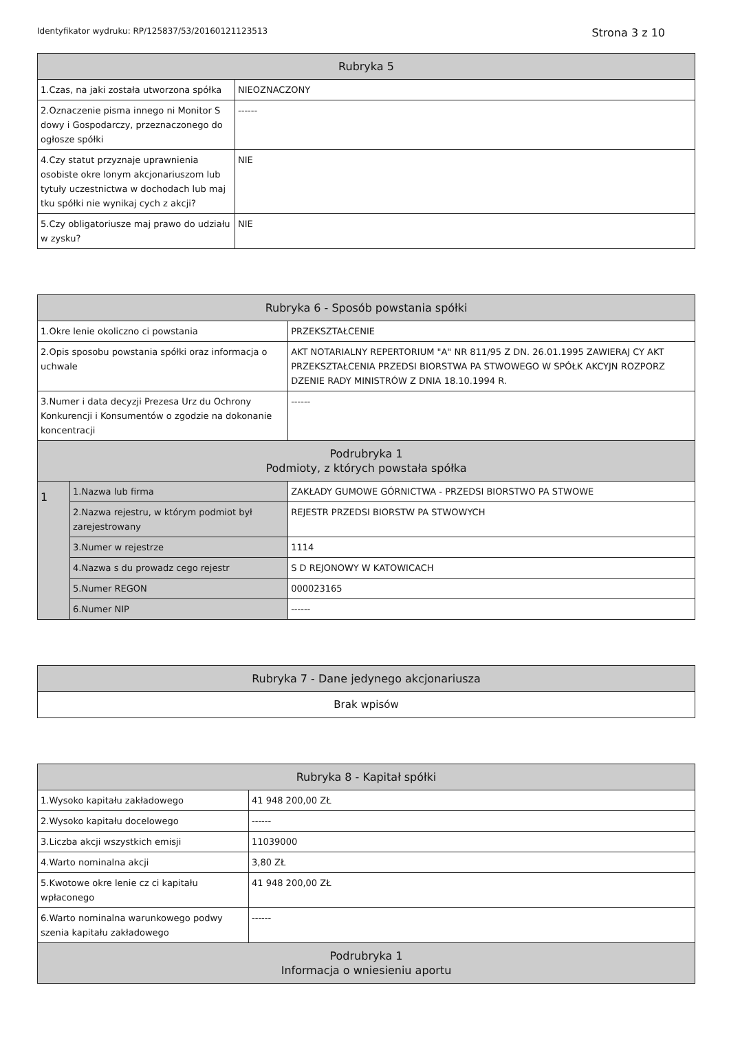Identyfikator wydruku: RP/125837/53/20160121123513 Strona 3 z 10
| Rubryka 5 | |
| --- | --- |
| 1.Czas, na jaki została utworzona spółka | NIEOZNACZONY |
| 2.Oznaczenie pisma innego ni Monitor S dowy i Gospodarczy, przeznaczonego do ogłosze spółki | ------ |
| 4.Czy statut przyznaje uprawnienia osobiste okre lonym akcjonariuszom lub tytuły uczestnictwa w dochodach lub maj tku spółki nie wynikaj cych z akcji? | NIE |
| 5.Czy obligatoriusze maj prawo do udziału w zysku? | NIE |
| Rubryka 6 - Sposób powstania spółki | | |
| --- | --- | --- |
| 1.Okre lenie okoliczno ci powstania | | PRZEKSZTAŁCENIE |
| 2.Opis sposobu powstania spółki oraz informacja o uchwale | | AKT NOTARIALNY REPERTORIUM "A" NR 811/95 Z DN. 26.01.1995 ZAWIERAJ CY AKT PRZEKSZTAŁCENIA PRZEDSI BIORSTWA PA STWOWEGO W SPÓŁK AKCYJN ROZPORZ DZENIE RADY MINISTRÓW Z DNIA 18.10.1994 R. |
| 3.Numer i data decyzji Prezesa Urz du Ochrony Konkurencji i Konsumentów o zgodzie na dokonanie koncentracji | | ------ |
| Podrubryka 1 Podmioty, z których powstała spółka | | |
| 1 | 1.Nazwa lub firma | ZAKŁADY GUMOWE GÓRNICTWA - PRZEDSI BIORSTWO PA STWOWE |
| | 2.Nazwa rejestru, w którym podmiot był zarejestrowany | REJESTR PRZEDSI BIORSTW PA STWOWYCH |
| | 3.Numer w rejestrze | 1114 |
| | 4.Nazwa s du prowadz cego rejestr | S D REJONOWY W KATOWICACH |
| | 5.Numer REGON | 000023165 |
| | 6.Numer NIP | ------ |
| Rubryka 7 - Dane jedynego akcjonariusza |
| --- |
| Brak wpisów |
| Rubryka 8 - Kapitał spółki | |
| --- | --- |
| 1.Wysoko kapitału zakładowego | 41 948 200,00 ZŁ |
| 2.Wysoko kapitału docelowego | ------ |
| 3.Liczba akcji wszystkich emisji | 11039000 |
| 4.Warto nominalna akcji | 3,80 ZŁ |
| 5.Kwotowe okre lenie cz ci kapitału wpłaconego | 41 948 200,00 ZŁ |
| 6.Warto nominalna warunkowego podwy szenia kapitału zakładowego | ------ |
| Podrubryka 1 Informacja o wniesieniu aportu | |